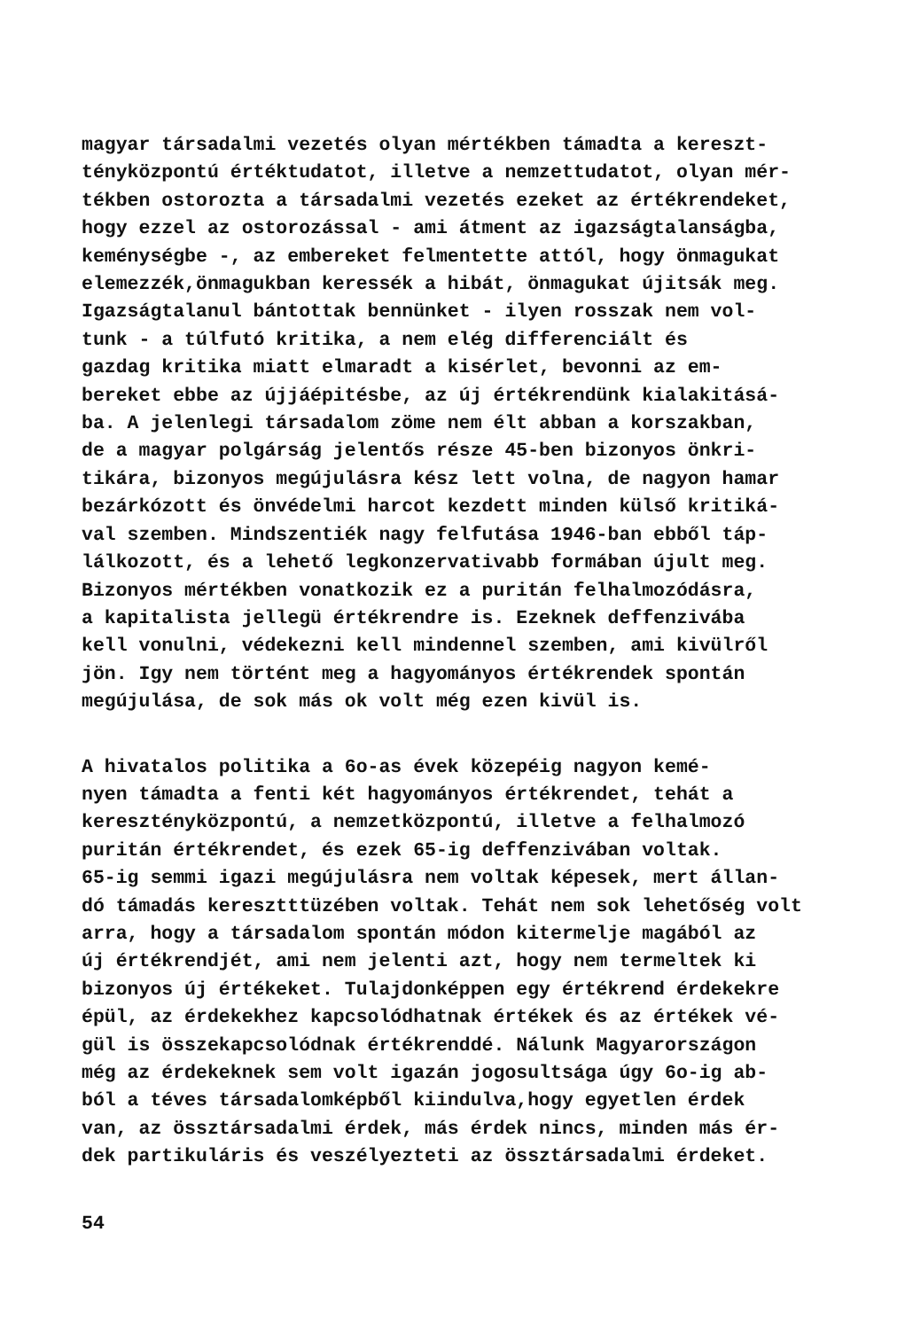magyar társadalmi vezetés olyan mértékben támadta a kereszt- tényközpontú értéktudatot, illetve a nemzettudatot, olyan mér- tékben ostorozta a társadalmi vezetés ezeket az értékrendeket, hogy ezzel az ostorozással - ami átment az igazságtalanságba, keménységbe -, az embereket felmentette attól, hogy önmagukat elemezzék,önmagukban keressék a hibát, önmagukat újitsák meg. Igazságtalanul bántottak bennünket - ilyen rosszak nem vol- tunk - a túlfutó kritika, a nem elég differenciált és gazdag kritika miatt elmaradt a kisérlet, bevonni az em- bereket ebbe az újjáépitésbe, az új értékrendünk kialakitásá- ba. A jelenlegi társadalom zöme nem élt abban a korszakban, de a magyar polgárság jelentős része 45-ben bizonyos önkri- tikára, bizonyos megújulásra kész lett volna, de nagyon hamar bezárkózott és önvédelmi harcot kezdett minden külső kritiká- val szemben. Mindszentiék nagy felfutása 1946-ban ebből táp- lálkozott, és a lehető legkonzervativabb formában újult meg. Bizonyos mértékben vonatkozik ez a puritán felhalmozódásra, a kapitalista jellegü értékrendre is. Ezeknek deffenzivába kell vonulni, védekezni kell mindennel szemben, ami kivülről jön. Igy nem történt meg a hagyományos értékrendek spontán megújulása, de sok más ok volt még ezen kivül is.
A hivatalos politika a 6o-as évek közepéig nagyon kemé- nyen támadta a fenti két hagyományos értékrendet, tehát a keresztényközpontú, a nemzetközpontú, illetve a felhalmozó puritán értékrendet, és ezek 65-ig deffenzivában voltak. 65-ig semmi igazi megújulásra nem voltak képesek, mert állan- dó támadás keresztttüzében voltak. Tehát nem sok lehetőség volt arra, hogy a társadalom spontán módon kitermelje magából az új értékrendjét, ami nem jelenti azt, hogy nem termeltek ki bizonyos új értékeket. Tulajdonképpen egy értékrend érdekekre épül, az érdekekhez kapcsolódhatnak értékek és az értékek vé- gül is összekapcsolódnak értékrenddé. Nálunk Magyarországon még az érdekeknek sem volt igazán jogosultsága úgy 6o-ig ab- ból a téves társadalomképből kiindulva,hogy egyetlen érdek van, az össztársadalmi érdek, más érdek nincs, minden más ér- dek partikuláris és veszélyezteti az össztársadalmi érdeket.
54